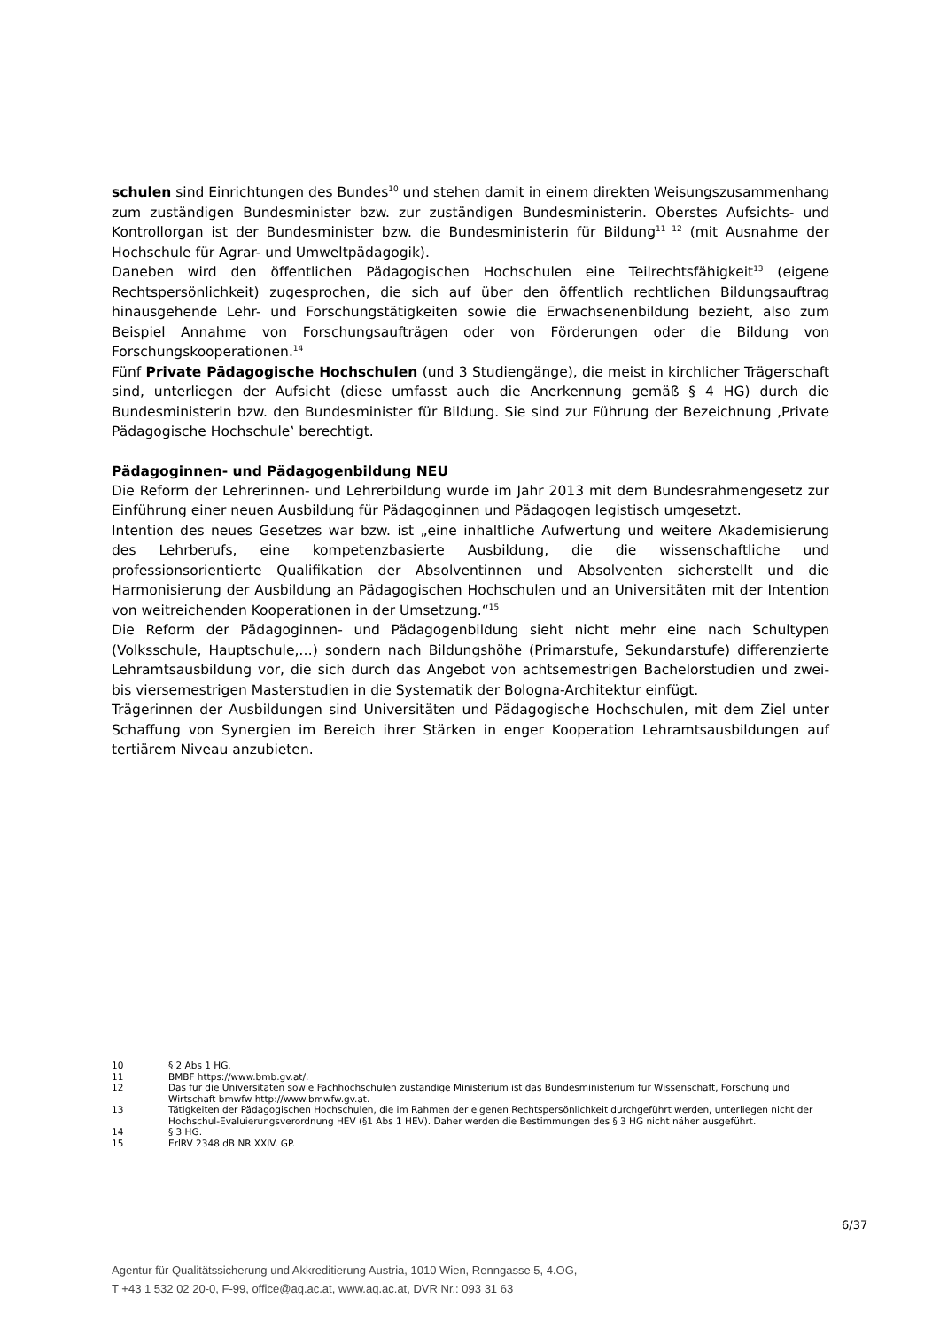schulen sind Einrichtungen des Bundes<sup>10</sup> und stehen damit in einem direkten Weisungszusammenhang zum zuständigen Bundesminister bzw. zur zuständigen Bundesministerin. Oberstes Aufsichts- und Kontrollorgan ist der Bundesminister bzw. die Bundesministerin für Bildung<sup>11 12</sup> (mit Ausnahme der Hochschule für Agrar- und Umweltpädagogik).
Daneben wird den öffentlichen Pädagogischen Hochschulen eine Teilrechtsfähigkeit<sup>13</sup> (eigene Rechtspersönlichkeit) zugesprochen, die sich auf über den öffentlich rechtlichen Bildungsauftrag hinausgehende Lehr- und Forschungstätigkeiten sowie die Erwachsenenbildung bezieht, also zum Beispiel Annahme von Forschungsaufträgen oder von Förderungen oder die Bildung von Forschungskooperationen.<sup>14</sup>
Fünf Private Pädagogische Hochschulen (und 3 Studiengänge), die meist in kirchlicher Trägerschaft sind, unterliegen der Aufsicht (diese umfasst auch die Anerkennung gemäß § 4 HG) durch die Bundesministerin bzw. den Bundesminister für Bildung. Sie sind zur Führung der Bezeichnung ‚Private Pädagogische Hochschule‛ berechtigt.
Pädagoginnen- und Pädagogenbildung NEU
Die Reform der Lehrerinnen- und Lehrerbildung wurde im Jahr 2013 mit dem Bundesrahmengesetz zur Einführung einer neuen Ausbildung für Pädagoginnen und Pädagogen legistisch umgesetzt.
Intention des neues Gesetzes war bzw. ist „eine inhaltliche Aufwertung und weitere Akademisierung des Lehrberufs, eine kompetenzbasierte Ausbildung, die die wissenschaftliche und professionsorientierte Qualifikation der Absolventinnen und Absolventen sicherstellt und die Harmonisierung der Ausbildung an Pädagogischen Hochschulen und an Universitäten mit der Intention von weitreichenden Kooperationen in der Umsetzung.“<sup>15</sup>
Die Reform der Pädagoginnen- und Pädagogenbildung sieht nicht mehr eine nach Schultypen (Volksschule, Hauptschule,…) sondern nach Bildungshöhe (Primarstufe, Sekundarstufe) differenzierte Lehramtsausbildung vor, die sich durch das Angebot von achtsemestrigen Bachelorstudien und zwei- bis viersemestrigen Masterstudien in die Systematik der Bologna-Architektur einfügt.
Trägerinnen der Ausbildungen sind Universitäten und Pädagogische Hochschulen, mit dem Ziel unter Schaffung von Synergien im Bereich ihrer Stärken in enger Kooperation Lehramtsausbildungen auf tertiärem Niveau anzubieten.
10 § 2 Abs 1 HG.
11 BMBF https://www.bmb.gv.at/.
12 Das für die Universitäten sowie Fachhochschulen zuständige Ministerium ist das Bundesministerium für Wissenschaft, Forschung und Wirtschaft bmwfw http://www.bmwfw.gv.at.
13 Tätigkeiten der Pädagogischen Hochschulen, die im Rahmen der eigenen Rechtspersönlichkeit durchgeführt werden, unterliegen nicht der Hochschul-Evaluierungsverordnung HEV (§1 Abs 1 HEV). Daher werden die Bestimmungen des § 3 HG nicht näher ausgeführt.
14 § 3 HG.
15 ErlRV 2348 dB NR XXIV. GP.
6/37
Agentur für Qualitätssicherung und Akkreditierung Austria, 1010 Wien, Renngasse 5, 4.OG,
T +43 1 532 02 20-0, F-99, office@aq.ac.at, www.aq.ac.at, DVR Nr.: 093 31 63